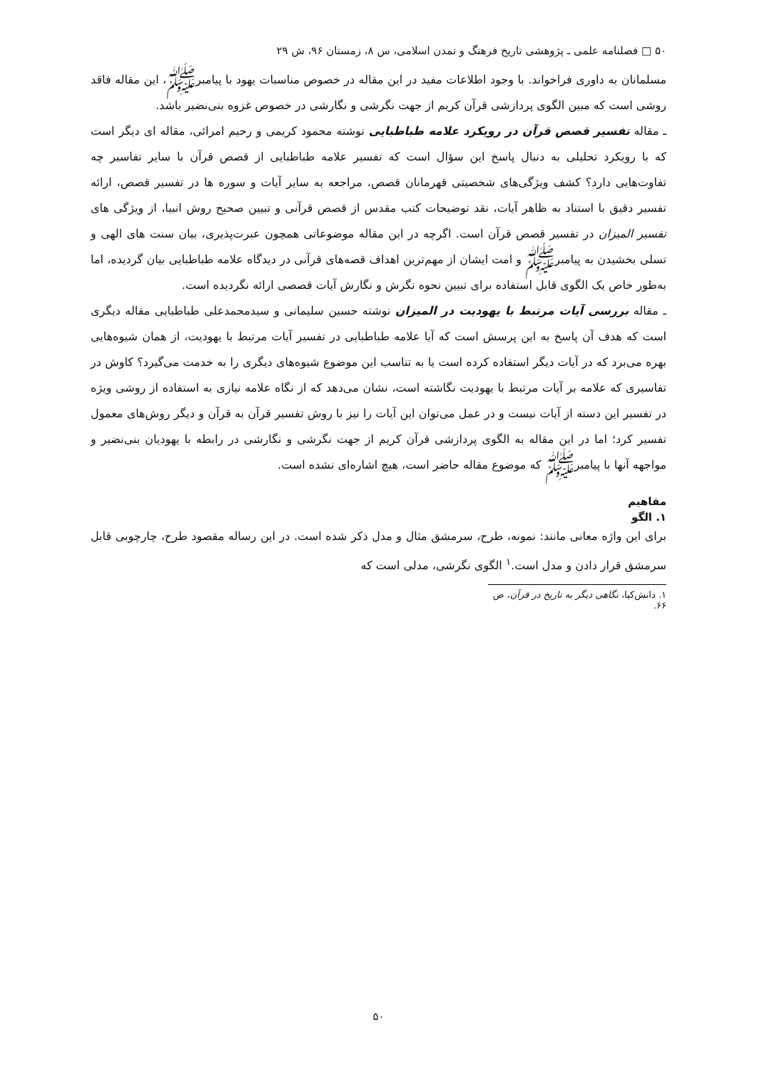۵۰ □ فصلنامه علمی ـ پژوهشی تاریخ فرهنگ و تمدن اسلامی، س ۸، زمستان ۹۶، ش ۲۹
مسلمانان به داوری فراخواند. با وجود اطلاعات مفید در این مقاله در خصوص مناسبات یهود با پیامبرﷺ، این مقاله فاقد روشی است که مبین الگوی پردازشی قرآن کریم از جهت نگرشی و نگارشی در خصوص غزوه بنی‌نضیر باشد.
ـ مقاله تفسیر قصص قرآن در رویکرد علامه طباطبایی نوشته محمود کریمی و رحیم امرائی، مقاله ای دیگر است که با رویکرد تحلیلی به دنبال پاسخ این سؤال است که تفسیر علامه طباطبایی از قصص قرآن با سایر تفاسیر چه تفاوت‌هایی دارد؟ کشف ویژگی‌های شخصیتی قهرمانان قصص، مراجعه به سایر آیات و سوره ها در تفسیر قصص، ارائه تفسیر دقیق با استناد به ظاهر آیات، نقد توضیحات کتب مقدس از قصص قرآنی و تبیین صحیح روش انبیا، از ویژگی های تفسیر المیزان در تفسیر قصص قرآن است. اگرچه در این مقاله موضوعاتی همچون عبرت‌پذیری، بیان سنت های الهی و تسلی بخشیدن به پیامبرﷺ و امت ایشان از مهم‌ترین اهداف قصه‌های قرآنی در دیدگاه علامه طباطبایی بیان گردیده، اما به‌طور خاص یک الگوی قابل استفاده برای تبیین نحوه نگرش و نگارش آیات قصصی ارائه نگردیده است.
ـ مقاله بررسی آیات مرتبط با یهودیت در المیزان نوشته حسین سلیمانی و سیدمحمدعلی طباطبایی مقاله دیگری است که هدف آن پاسخ به این پرسش است که آیا علامه طباطبایی در تفسیر آیات مرتبط با یهودیت، از همان شیوه‌هایی بهره می‌برد که در آیات دیگر استفاده کرده است یا به تناسب این موضوع شیوه‌های دیگری را به خدمت می‌گیرد؟ کاوش در تفاسیری که علامه بر آیات مرتبط با یهودیت نگاشته است، نشان می‌دهد که از نگاه علامه نیازی به استفاده از روشی ویژه در تفسیر این دسته از آیات نیست و در عمل می‌توان این آیات را نیز با روش تفسیر قرآن به قرآن و دیگر روش‌های معمول تفسیر کرد؛ اما در این مقاله به الگوی پردازشی قرآن کریم از جهت نگرشی و نگارشی در رابطه با یهودیان بنی‌نضیر و مواجهه آنها با پیامبرﷺ که موضوع مقاله حاضر است، هیچ اشاره‌ای نشده است.
مفاهیم
۱. الگو
برای این واژه معانی مانند: نمونه، طرح، سرمشق مثال و مدل ذکر شده است. در این رساله مقصود طرح، چارچوبی قابل سرمشق قرار دادن و مدل است.<sup>۱</sup> الگوی نگرشی، مدلی است که
۱. دانش‌کیا، نگاهی دیگر به تاریخ در قرآن، ص ۶۶.
۵۰